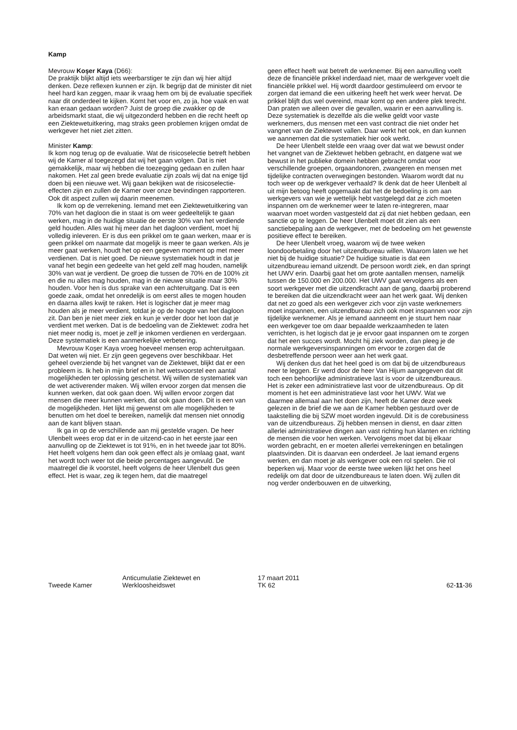Kamp
Mevrouw Koşer Kaya (D66):
De praktijk blijkt altijd iets weerbarstiger te zijn dan wij hier altijd denken. Deze reflexen kunnen er zijn. Ik begrijp dat de minister dit niet heel hard kan zeggen, maar ik vraag hem om bij de evaluatie specifiek naar dit onderdeel te kijken. Komt het voor en, zo ja, hoe vaak en wat kan eraan gedaan worden? Juist de groep die zwakker op de arbeidsmarkt staat, die wij uitgezonderd hebben en die recht heeft op een Ziektewetuitkering, mag straks geen problemen krijgen omdat de werkgever het niet ziet zitten.
Minister Kamp:
Ik kom nog terug op de evaluatie. Wat de risicoselectie betreft hebben wij de Kamer al toegezegd dat wij het gaan volgen. Dat is niet gemakkelijk, maar wij hebben die toezegging gedaan en zullen haar nakomen. Het zal geen brede evaluatie zijn zoals wij dat na enige tijd doen bij een nieuwe wet. Wij gaan bekijken wat de risicoselectie-effecten zijn en zullen de Kamer over onze bevindingen rapporteren. Ook dit aspect zullen wij daarin meenemen.
Ik kom op de verrekening. Iemand met een Ziektewetuitkering van 70% van het dagloon die in staat is om weer gedeeltelijk te gaan werken, mag in de huidige situatie de eerste 30% van het verdiende geld houden. Alles wat hij meer dan het dagloon verdient, moet hij volledig inleveren. Er is dus een prikkel om te gaan werken, maar er is geen prikkel om naarmate dat mogelijk is meer te gaan werken. Als je meer gaat werken, houdt het op een gegeven moment op met meer verdienen. Dat is niet goed. De nieuwe systematiek houdt in dat je vanaf het begin een gedeelte van het geld zelf mag houden, namelijk 30% van wat je verdient. De groep die tussen de 70% en de 100% zit en die nu alles mag houden, mag in de nieuwe situatie maar 30% houden. Voor hen is dus sprake van een achteruitgang. Dat is een goede zaak, omdat het onredelijk is om eerst alles te mogen houden en daarna alles kwijt te raken. Het is logischer dat je meer mag houden als je meer verdient, totdat je op de hoogte van het dagloon zit. Dan ben je niet meer ziek en kun je verder door het loon dat je verdient met werken. Dat is de bedoeling van de Ziektewet: zodra het niet meer nodig is, moet je zelf je inkomen verdienen en verdergaan. Deze systematiek is een aanmerkelijke verbetering.
Mevrouw Koşer Kaya vroeg hoeveel mensen erop achteruitgaan. Dat weten wij niet. Er zijn geen gegevens over beschikbaar. Het geheel overziende bij het vangnet van de Ziektewet, blijkt dat er een probleem is. Ik heb in mijn brief en in het wetsvoorstel een aantal mogelijkheden ter oplossing geschetst. Wij willen de systematiek van de wet activerender maken. Wij willen ervoor zorgen dat mensen die kunnen werken, dat ook gaan doen. Wij willen ervoor zorgen dat mensen die meer kunnen werken, dat ook gaan doen. Dit is een van de mogelijkheden. Het lijkt mij gewenst om alle mogelijkheden te benutten om het doel te bereiken, namelijk dat mensen niet onnodig aan de kant blijven staan.
Ik ga in op de verschillende aan mij gestelde vragen. De heer Ulenbelt wees erop dat er in de uitzend-cao in het eerste jaar een aanvulling op de Ziektewet is tot 91%, en in het tweede jaar tot 80%. Het heeft volgens hem dan ook geen effect als je omlaag gaat, want het wordt toch weer tot die beide percentages aangevuld. De maatregel die ik voorstel, heeft volgens de heer Ulenbelt dus geen effect. Het is waar, zeg ik tegen hem, dat die maatregel
geen effect heeft wat betreft de werknemer. Bij een aanvulling voelt deze de financiële prikkel inderdaad niet, maar de werkgever voelt die financiële prikkel wel. Hij wordt daardoor gestimuleerd om ervoor te zorgen dat iemand die een uitkering heeft het werk weer hervat. De prikkel blijft dus wel overeind, maar komt op een andere plek terecht. Dan praten we alleen over die gevallen, waarin er een aanvulling is. Deze systematiek is dezelfde als die welke geldt voor vaste werknemers, dus mensen met een vast contract die niet onder het vangnet van de Ziektewet vallen. Daar werkt het ook, en dan kunnen we aannemen dat die systematiek hier ook werkt.
De heer Ulenbelt stelde een vraag over dat wat we bewust onder het vangnet van de Ziektewet hebben gebracht, en datgene wat we bewust in het publieke domein hebben gebracht omdat voor verschillende groepen, orgaandonoren, zwangeren en mensen met tijdelijke contracten overwegingen bestonden. Waarom wordt dat nu toch weer op de werkgever verhaald? Ik denk dat de heer Ulenbelt al uit mijn betoog heeft opgemaakt dat het de bedoeling is om aan werkgevers van wie je wettelijk hebt vastgelegd dat ze zich moeten inspannen om de werknemer weer te laten re-integreren, maar waarvan moet worden vastgesteld dat zij dat niet hebben gedaan, een sanctie op te leggen. De heer Ulenbelt moet dit zien als een sanctiebepaling aan de werkgever, met de bedoeling om het gewenste positieve effect te bereiken.
De heer Ulenbelt vroeg, waarom wij de twee weken loondoorbetaling door het uitzendbureau willen. Waarom laten we het niet bij de huidige situatie? De huidige situatie is dat een uitzendbureau iemand uitzendt. De persoon wordt ziek, en dan springt het UWV erin. Daarbij gaat het om grote aantallen mensen, namelijk tussen de 150.000 en 200.000. Het UWV gaat vervolgens als een soort werkgever met die uitzendkracht aan de gang, daarbij proberend te bereiken dat die uitzendkracht weer aan het werk gaat. Wij denken dat net zo goed als een werkgever zich voor zijn vaste werknemers moet inspannen, een uitzendbureau zich ook moet inspannen voor zijn tijdelijke werknemer. Als je iemand aanneemt en je stuurt hem naar een werkgever toe om daar bepaalde werkzaamheden te laten verrichten, is het logisch dat je je ervoor gaat inspannen om te zorgen dat het een succes wordt. Mocht hij ziek worden, dan pleeg je de normale werkgeversinspanningen om ervoor te zorgen dat de desbetreffende persoon weer aan het werk gaat.
Wij denken dus dat het heel goed is om dat bij de uitzendbureaus neer te leggen. Er werd door de heer Van Hijum aangegeven dat dit toch een behoorlijke administratieve last is voor de uitzendbureaus. Het is zeker een administratieve last voor de uitzendbureaus. Op dit moment is het een administratieve last voor het UWV. Wat we daarmee allemaal aan het doen zijn, heeft de Kamer deze week gelezen in de brief die we aan de Kamer hebben gestuurd over de taakstelling die bij SZW moet worden ingevuld. Dit is de corebusiness van de uitzendbureaus. Zij hebben mensen in dienst, en daar zitten allerlei administratieve dingen aan vast richting hun klanten en richting de mensen die voor hen werken. Vervolgens moet dat bij elkaar worden gebracht, en er moeten allerlei verrekeningen en betalingen plaatsvinden. Dit is daarvan een onderdeel. Je laat iemand ergens werken, en dan moet je als werkgever ook een rol spelen. Die rol beperken wij. Maar voor de eerste twee weken lijkt het ons heel redelijk om dat door de uitzendbureaus te laten doen. Wij zullen dit nog verder onderbouwen en de uitwerking,
Tweede Kamer
Anticumulatie Ziektewet en
Werkloosheidswet
17 maart 2011
TK 62
62-11-36